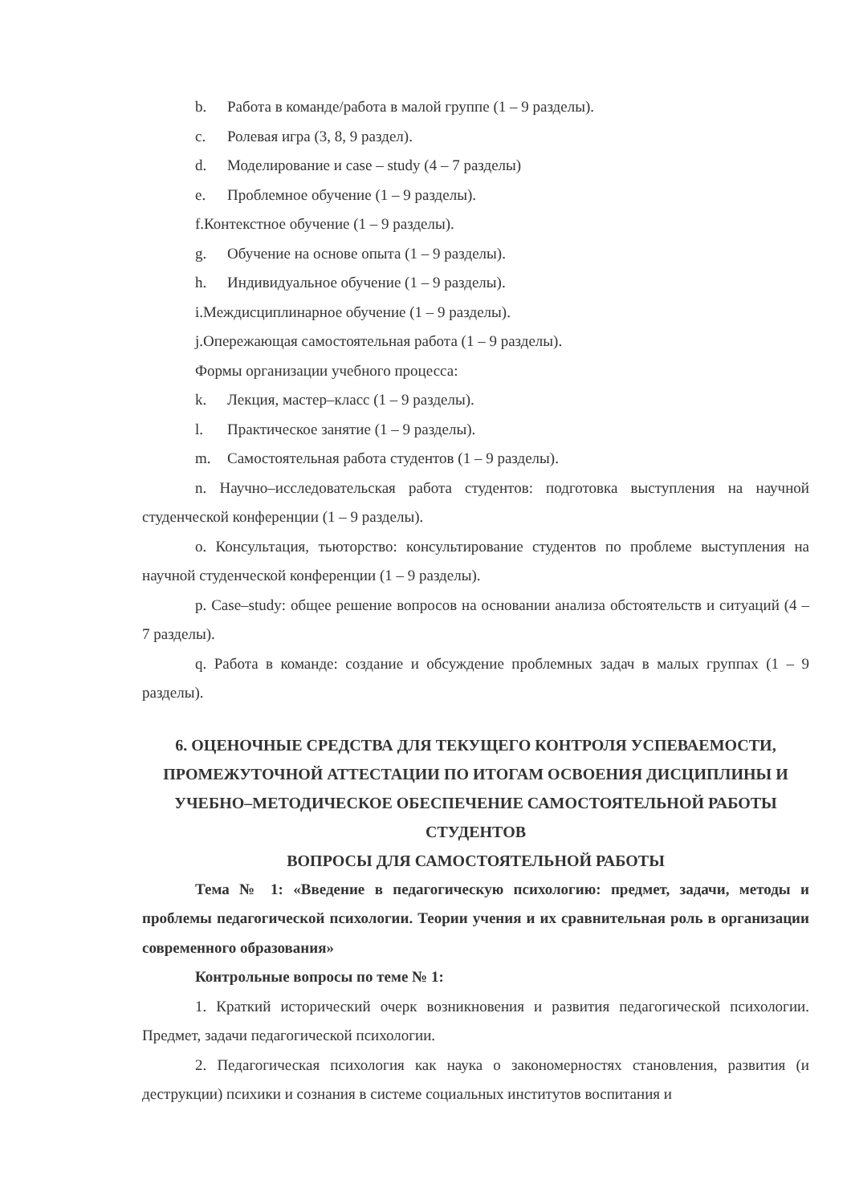b. Работа в команде/работа в малой группе (1 – 9 разделы).
c. Ролевая игра (3, 8, 9 раздел).
d. Моделирование и case – study (4 – 7 разделы)
e. Проблемное обучение (1 – 9 разделы).
f.Контекстное обучение (1 – 9 разделы).
g. Обучение на основе опыта (1 – 9 разделы).
h. Индивидуальное обучение (1 – 9 разделы).
i.Междисциплинарное обучение (1 – 9 разделы).
j.Опережающая самостоятельная работа (1 – 9 разделы).
Формы организации учебного процесса:
k. Лекция, мастер–класс (1 – 9 разделы).
l. Практическое занятие (1 – 9 разделы).
m. Самостоятельная работа студентов (1 – 9 разделы).
n. Научно–исследовательская работа студентов: подготовка выступления на научной студенческой конференции (1 – 9 разделы).
o. Консультация, тьюторство: консультирование студентов по проблеме выступления на научной студенческой конференции (1 – 9 разделы).
p. Case–study: общее решение вопросов на основании анализа обстоятельств и ситуаций (4 – 7 разделы).
q. Работа в команде: создание и обсуждение проблемных задач в малых группах (1 – 9 разделы).
6. ОЦЕНОЧНЫЕ СРЕДСТВА ДЛЯ ТЕКУЩЕГО КОНТРОЛЯ УСПЕВАЕМОСТИ, ПРОМЕЖУТОЧНОЙ АТТЕСТАЦИИ ПО ИТОГАМ ОСВОЕНИЯ ДИСЦИПЛИНЫ И УЧЕБНО–МЕТОДИЧЕСКОЕ ОБЕСПЕЧЕНИЕ САМОСТОЯТЕЛЬНОЙ РАБОТЫ СТУДЕНТОВ
ВОПРОСЫ ДЛЯ САМОСТОЯТЕЛЬНОЙ РАБОТЫ
Тема № 1: «Введение в педагогическую психологию: предмет, задачи, методы и проблемы педагогической психологии. Теории учения и их сравнительная роль в организации современного образования»
Контрольные вопросы по теме № 1:
1. Краткий исторический очерк возникновения и развития педагогической психологии. Предмет, задачи педагогической психологии.
2. Педагогическая психология как наука о закономерностях становления, развития (и деструкции) психики и сознания в системе социальных институтов воспитания и